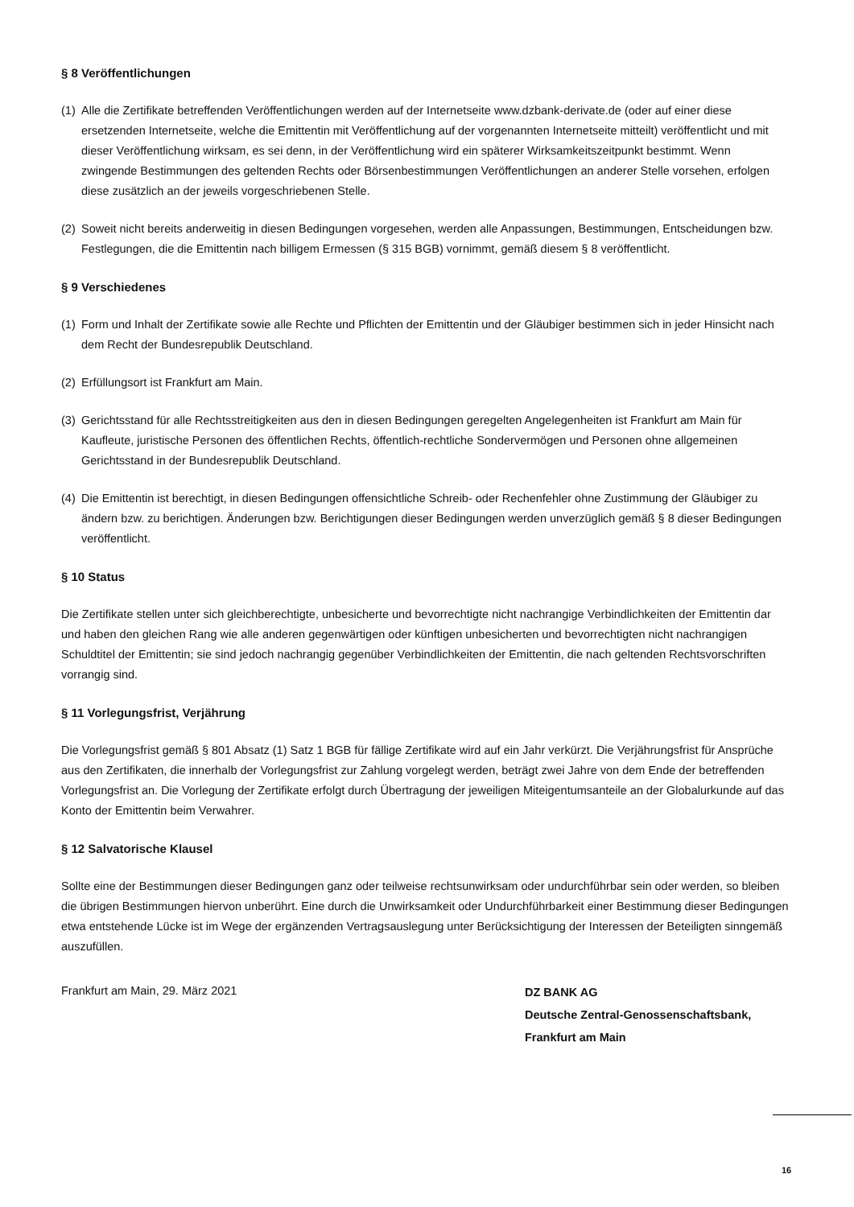§ 8 Veröffentlichungen
(1) Alle die Zertifikate betreffenden Veröffentlichungen werden auf der Internetseite www.dzbank-derivate.de (oder auf einer diese ersetzenden Internetseite, welche die Emittentin mit Veröffentlichung auf der vorgenannten Internetseite mitteilt) veröffentlicht und mit dieser Veröffentlichung wirksam, es sei denn, in der Veröffentlichung wird ein späterer Wirksamkeitszeitpunkt bestimmt. Wenn zwingende Bestimmungen des geltenden Rechts oder Börsenbestimmungen Veröffentlichungen an anderer Stelle vorsehen, erfolgen diese zusätzlich an der jeweils vorgeschriebenen Stelle.
(2) Soweit nicht bereits anderweitig in diesen Bedingungen vorgesehen, werden alle Anpassungen, Bestimmungen, Entscheidungen bzw. Festlegungen, die die Emittentin nach billigem Ermessen (§ 315 BGB) vornimmt, gemäß diesem § 8 veröffentlicht.
§ 9 Verschiedenes
(1) Form und Inhalt der Zertifikate sowie alle Rechte und Pflichten der Emittentin und der Gläubiger bestimmen sich in jeder Hinsicht nach dem Recht der Bundesrepublik Deutschland.
(2) Erfüllungsort ist Frankfurt am Main.
(3) Gerichtsstand für alle Rechtsstreitigkeiten aus den in diesen Bedingungen geregelten Angelegenheiten ist Frankfurt am Main für Kaufleute, juristische Personen des öffentlichen Rechts, öffentlich-rechtliche Sondervermögen und Personen ohne allgemeinen Gerichtsstand in der Bundesrepublik Deutschland.
(4) Die Emittentin ist berechtigt, in diesen Bedingungen offensichtliche Schreib- oder Rechenfehler ohne Zustimmung der Gläubiger zu ändern bzw. zu berichtigen. Änderungen bzw. Berichtigungen dieser Bedingungen werden unverzüglich gemäß § 8 dieser Bedingungen veröffentlicht.
§ 10 Status
Die Zertifikate stellen unter sich gleichberechtigte, unbesicherte und bevorrechtigte nicht nachrangige Verbindlichkeiten der Emittentin dar und haben den gleichen Rang wie alle anderen gegenwärtigen oder künftigen unbesicherten und bevorrechtigten nicht nachrangigen Schuldtitel der Emittentin; sie sind jedoch nachrangig gegenüber Verbindlichkeiten der Emittentin, die nach geltenden Rechtsvorschriften vorrangig sind.
§ 11 Vorlegungsfrist, Verjährung
Die Vorlegungsfrist gemäß § 801 Absatz (1) Satz 1 BGB für fällige Zertifikate wird auf ein Jahr verkürzt. Die Verjährungsfrist für Ansprüche aus den Zertifikaten, die innerhalb der Vorlegungsfrist zur Zahlung vorgelegt werden, beträgt zwei Jahre von dem Ende der betreffenden Vorlegungsfrist an. Die Vorlegung der Zertifikate erfolgt durch Übertragung der jeweiligen Miteigentumsanteile an der Globalurkunde auf das Konto der Emittentin beim Verwahrer.
§ 12 Salvatorische Klausel
Sollte eine der Bestimmungen dieser Bedingungen ganz oder teilweise rechtsunwirksam oder undurchführbar sein oder werden, so bleiben die übrigen Bestimmungen hiervon unberührt. Eine durch die Unwirksamkeit oder Undurchführbarkeit einer Bestimmung dieser Bedingungen etwa entstehende Lücke ist im Wege der ergänzenden Vertragsauslegung unter Berücksichtigung der Interessen der Beteiligten sinngemäß auszufüllen.
Frankfurt am Main, 29. März 2021
DZ BANK AG
Deutsche Zentral-Genossenschaftsbank,
Frankfurt am Main
16